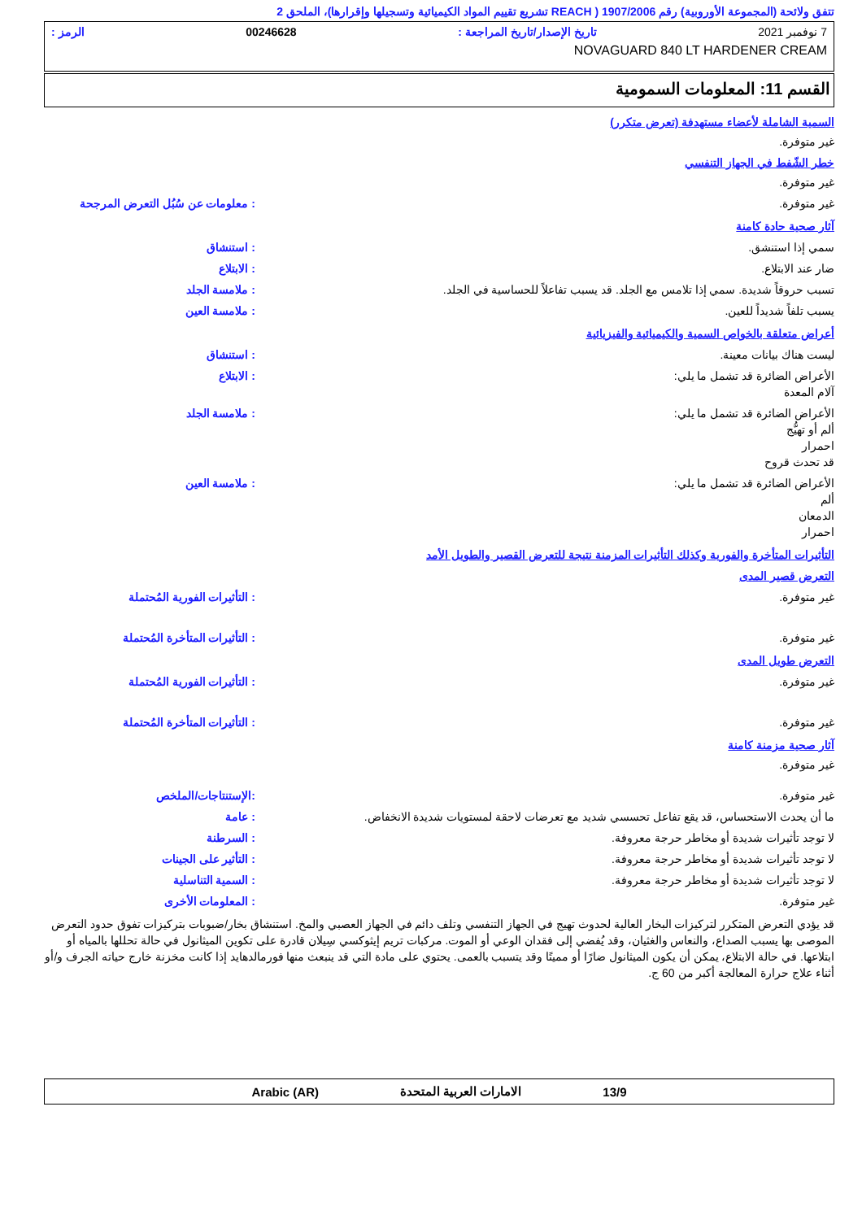تتفق ولائحة (المجموعة الأوروبية) رقم 1907/2006 ( REACH تشريع تقييم المواد الكيميائية وتسجيلها وإقرارها)، الملحق 2
7 نوفمبر 2021 تاريخ الإصدار/تاريخ المراجعة : 00246628 الرمز :
NOVAGUARD 840 LT HARDENER CREAM
القسم 11: المعلومات السمومية
السمية الشاملة لأعضاء مستهدفة (تعرض متكرر)
غير متوفرة.
خطر الشّفط في الجهاز التنفسي
غير متوفرة.
غير متوفرة.: معلومات عن سُبُل التعرض المرجحة
آثار صحية حادة كامنة
سمي إذا استنشق.: استنشاق
ضار عند الابتلاع.: الابتلاع
تسبب حروقاً شديدة. سمي إذا تلامس مع الجلد. قد يسبب تفاعلاً للحساسية في الجلد.: ملامسة الجلد
يسبب تلفاً شديداً للعين.: ملامسة العين
أعراض متعلقة بالخواص السمية والكيميائية والفيزيائية
ليست هناك بيانات معينة.: استنشاق
الأعراض الضائرة قد تشمل ما يلي:
آلام المعدة: الابتلاع
الأعراض الضائرة قد تشمل ما يلي:
ألم أو تهيُّج
احمرار
قد تحدث قروح: ملامسة الجلد
الأعراض الضائرة قد تشمل ما يلي:
ألم
الدمعان
احمرار: ملامسة العين
التأثيرات المتأخرة والفورية وكذلك التأثيرات المزمنة نتيجة للتعرض القصير والطويل الأمد
التعرض قصير المدى
غير متوفرة.: التأثيرات الفورية المُحتملة
غير متوفرة.: التأثيرات المتأخرة المُحتملة
التعرض طويل المدى
غير متوفرة.: التأثيرات الفورية المُحتملة
غير متوفرة.: التأثيرات المتأخرة المُحتملة
آثار صحية مزمنة كامنة
غير متوفرة.
غير متوفرة.:الإستنتاجات/الملخص
ما أن يحدث الاستحساس، قد يقع تفاعل تحسسي شديد مع تعرضات لاحقة لمستويات شديدة الانخفاض.: عامة
لا توجد تأثيرات شديدة أو مخاطر حرجة معروفة.: السرطنة
لا توجد تأثيرات شديدة أو مخاطر حرجة معروفة.: التأثير على الجينات
لا توجد تأثيرات شديدة أو مخاطر حرجة معروفة.: السمية التناسلية
غير متوفرة.: المعلومات الأخرى
قد يؤدي التعرض المتكرر لتركيزات البخار العالية لحدوث تهيج في الجهاز التنفسي وتلف دائم في الجهاز العصبي والمخ. استنشاق بخار/ضبوبات بتركيزات تفوق حدود التعرض الموصى بها يسبب الصداع، والنعاس والغثيان، وقد يُفضي إلى فقدان الوعي أو الموت. مركبات تريم إيثوكسي سِيلان قادرة على تكوين الميثانول في حالة تحللها بالمياه أو ابتلاعها. في حالة الابتلاع، يمكن أن يكون الميثانول ضارًا أو مميتًا وقد يتسبب بالعمى. يحتوي على مادة التي قد ينبعث منها فورمالدهايد إذا كانت مخزنة خارج حياته الجرف و/أو أثناء علاج حرارة المعالجة أكبر من 60 ج.
13/9 الامارات العربية المتحدة Arabic (AR)